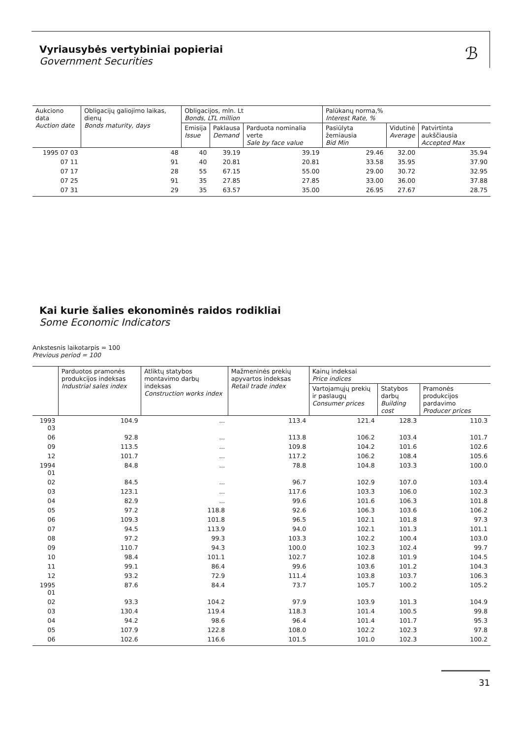Vyriausybės vertybiniai popieriai
Government Securities
ℬ
| Aukciono data Auction date | Obligacijų galiojimo laikas, dienų Bonds maturity, days | Obligacijos, mln. Lt Bonds, LTL million | | | Palūkanų norma,% Interest Rate, % | | |
| --- | --- | --- | --- | --- | --- | --- | --- |
| | | Emisija Issue | Paklausa Demand | Parduota nominalia verte Sale by face value | Pasiūlyta žemiausia Bid Min | Vidutinė Average | Patvirtinta aukščiausia Accepted Max |
| 1995 07 03 | 48 | 40 | 39.19 | 39.19 | 29.46 | 32.00 | 35.94 |
| 07 11 | 91 | 40 | 20.81 | 20.81 | 33.58 | 35.95 | 37.90 |
| 07 17 | 28 | 55 | 67.15 | 55.00 | 29.00 | 30.72 | 32.95 |
| 07 25 | 91 | 35 | 27.85 | 27.85 | 33.00 | 36.00 | 37.88 |
| 07 31 | 29 | 35 | 63.57 | 35.00 | 26.95 | 27.67 | 28.75 |
Kai kurie šalies ekonominės raidos rodikliai
Some Economic Indicators
Ankstesnis laikotarpis = 100
Previous period = 100
| | Parduotos pramonės produkcijos indeksas Industrial sales index | Atliktų statybos montavimo darbų indeksas Construction works index | Mažmeninės prekių apyvartos indeksas Retail trade index | Kainų indeksai Price indices | | |
| --- | --- | --- | --- | --- | --- | --- |
| | | | | Vartojamųjų prekių ir paslaugų Consumer prices | Statybos darbų Building cost | Pramonės produkcijos pardavimo Producer prices |
| 1993 03 | 104.9 | ... | 113.4 | 121.4 | 128.3 | 110.3 |
| 06 | 92.8 | ... | 113.8 | 106.2 | 103.4 | 101.7 |
| 09 | 113.5 | ... | 109.8 | 104.2 | 101.6 | 102.6 |
| 12 | 101.7 | ... | 117.2 | 106.2 | 108.4 | 105.6 |
| 1994 01 | 84.8 | ... | 78.8 | 104.8 | 103.3 | 100.0 |
| 02 | 84.5 | ... | 96.7 | 102.9 | 107.0 | 103.4 |
| 03 | 123.1 | ... | 117.6 | 103.3 | 106.0 | 102.3 |
| 04 | 82.9 | ... | 99.6 | 101.6 | 106.3 | 101.8 |
| 05 | 97.2 | 118.8 | 92.6 | 106.3 | 103.6 | 106.2 |
| 06 | 109.3 | 101.8 | 96.5 | 102.1 | 101.8 | 97.3 |
| 07 | 94.5 | 113.9 | 94.0 | 102.1 | 101.3 | 101.1 |
| 08 | 97.2 | 99.3 | 103.3 | 102.2 | 100.4 | 103.0 |
| 09 | 110.7 | 94.3 | 100.0 | 102.3 | 102.4 | 99.7 |
| 10 | 98.4 | 101.1 | 102.7 | 102.8 | 101.9 | 104.5 |
| 11 | 99.1 | 86.4 | 99.6 | 103.6 | 101.2 | 104.3 |
| 12 | 93.2 | 72.9 | 111.4 | 103.8 | 103.7 | 106.3 |
| 1995 01 | 87.6 | 84.4 | 73.7 | 105.7 | 100.2 | 105.2 |
| 02 | 93.3 | 104.2 | 97.9 | 103.9 | 101.3 | 104.9 |
| 03 | 130.4 | 119.4 | 118.3 | 101.4 | 100.5 | 99.8 |
| 04 | 94.2 | 98.6 | 96.4 | 101.4 | 101.7 | 95.3 |
| 05 | 107.9 | 122.8 | 108.0 | 102.2 | 102.3 | 97.8 |
| 06 | 102.6 | 116.6 | 101.5 | 101.0 | 102.3 | 100.2 |
31